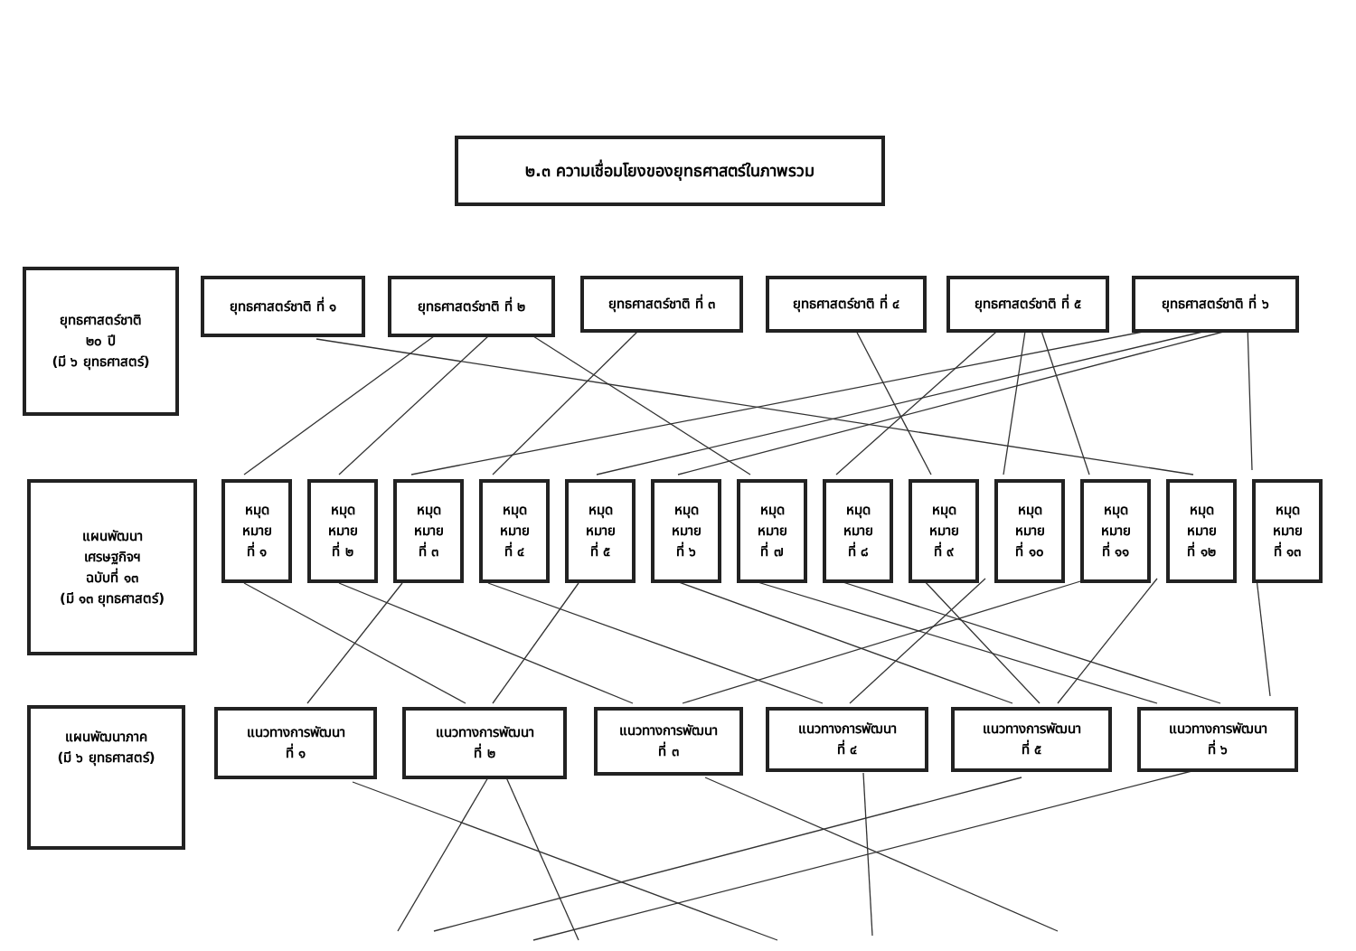๒.๓ ความเชื่อมโยงของยุทธศาสตร์ในภาพรวม
ยุทธศาสตร์ชาติ
๒๐ ปี
(มี ๖ ยุทธศาสตร์)
ยุทธศาสตร์ชาติ ที่ ๑ ยุทธศาสตร์ชาติ ที่ ๒
ยุทธศาสตร์ชาติ ที่ ๓ ยุทธศาสตร์ชาติ ที่ ๔
ยุทธศาสตร์ชาติ ที่ ๕ ยุทธศาสตร์ชาติ ที่ ๖
แผนพัฒนา
เศรษฐกิจฯ
ฉบับที่ ๑๓
(มี ๑๓ ยุทธศาสตร์)
หมุด
หมาย
ที่ ๑
หมุด
หมาย
ที่ ๒
หมุด
หมาย
ที่ ๓
หมุด
หมาย
ที่ ๔
หมุด
หมาย
ที่ ๕
หมุด
หมาย
ที่ ๖
หมุด
หมาย
ที่ ๗
หมุด
หมาย
ที่ ๘
หมุด
หมาย
ที่ ๙
หมุด
หมาย
ที่ ๑๐
หมุด
หมาย
ที่ ๑๑
หมุด
หมาย
ที่ ๑๒
หมุด
หมาย
ที่ ๑๓
แผนพัฒนาภาค
(มี ๖ ยุทธศาสตร์)
แนวทางการพัฒนา
ที่ ๑
แนวทางการพัฒนา
ที่ ๒
แนวทางการพัฒนา
ที่ ๓
แนวทางการพัฒนา
ที่ ๔
แนวทางการพัฒนา
ที่ ๕
แนวทางการพัฒนา
ที่ ๖